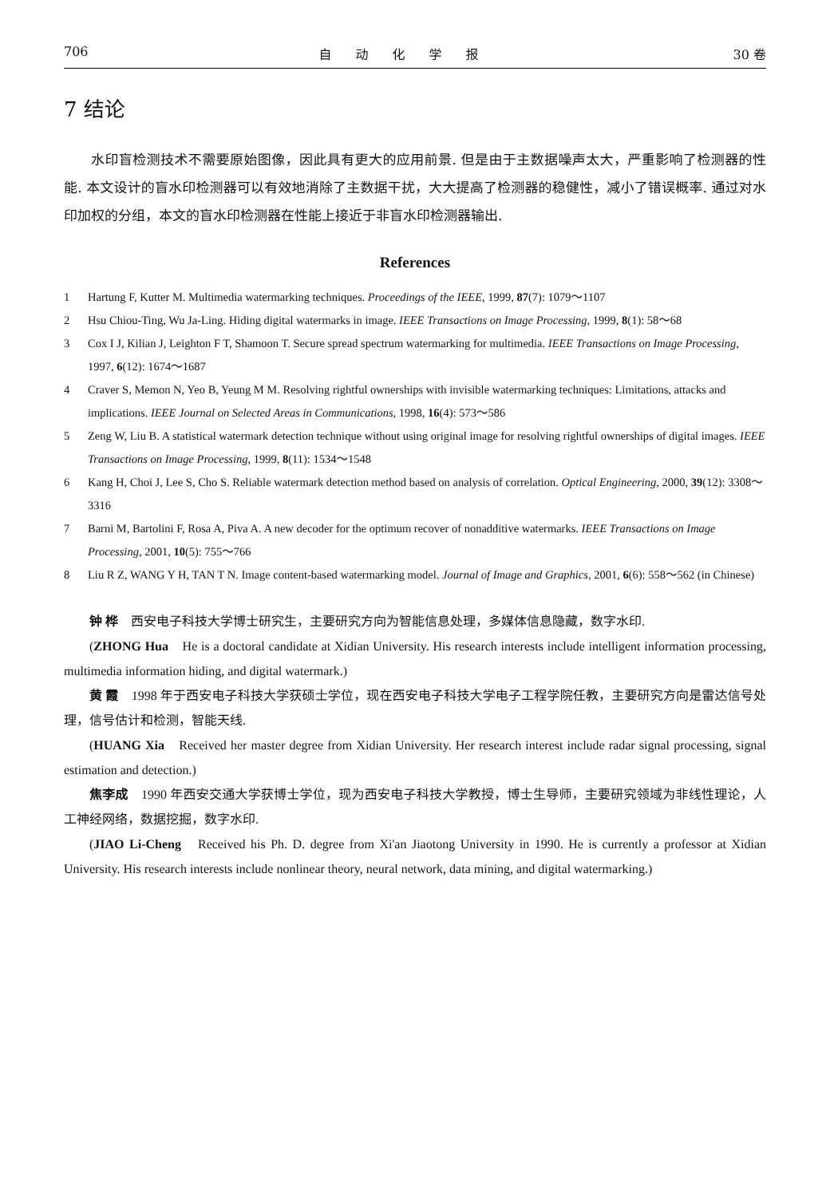706 自动化学报 30 卷
7 结论
水印盲检测技术不需要原始图像，因此具有更大的应用前景. 但是由于主数据噪声太大，严重影响了检测器的性能. 本文设计的盲水印检测器可以有效地消除了主数据干扰，大大提高了检测器的稳健性，减小了错误概率. 通过对水印加权的分组，本文的盲水印检测器在性能上接近于非盲水印检测器输出.
References
1 Hartung F, Kutter M. Multimedia watermarking techniques. Proceedings of the IEEE, 1999, 87(7): 1079～1107
2 Hsu Chiou-Ting, Wu Ja-Ling. Hiding digital watermarks in image. IEEE Transactions on Image Processing, 1999, 8(1): 58～68
3 Cox I J, Kilian J, Leighton F T, Shamoon T. Secure spread spectrum watermarking for multimedia. IEEE Transactions on Image Processing, 1997, 6(12): 1674～1687
4 Craver S, Memon N, Yeo B, Yeung M M. Resolving rightful ownerships with invisible watermarking techniques: Limitations, attacks and implications. IEEE Journal on Selected Areas in Communications, 1998, 16(4): 573～586
5 Zeng W, Liu B. A statistical watermark detection technique without using original image for resolving rightful ownerships of digital images. IEEE Transactions on Image Processing, 1999, 8(11): 1534～1548
6 Kang H, Choi J, Lee S, Cho S. Reliable watermark detection method based on analysis of correlation. Optical Engineering, 2000, 39(12): 3308～3316
7 Barni M, Bartolini F, Rosa A, Piva A. A new decoder for the optimum recover of nonadditive watermarks. IEEE Transactions on Image Processing, 2001, 10(5): 755～766
8 Liu R Z, WANG Y H, TAN T N. Image content-based watermarking model. Journal of Image and Graphics, 2001, 6(6): 558～562 (in Chinese)
钟 桦　西安电子科技大学博士研究生，主要研究方向为智能信息处理，多媒体信息隐藏，数字水印.
(ZHONG Hua　He is a doctoral candidate at Xidian University. His research interests include intelligent information processing, multimedia information hiding, and digital watermark.)
黄 霞　1998 年于西安电子科技大学获硕士学位，现在西安电子科技大学电子工程学院任教，主要研究方向是雷达信号处理，信号估计和检测，智能天线.
(HUANG Xia　Received her master degree from Xidian University. Her research interest include radar signal processing, signal estimation and detection.)
焦李成　1990 年西安交通大学获博士学位，现为西安电子科技大学教授，博士生导师，主要研究领域为非线性理论，人工神经网络，数据挖掘，数字水印.
(JIAO Li-Cheng　Received his Ph. D. degree from Xi'an Jiaotong University in 1990. He is currently a professor at Xidian University. His research interests include nonlinear theory, neural network, data mining, and digital watermarking.)